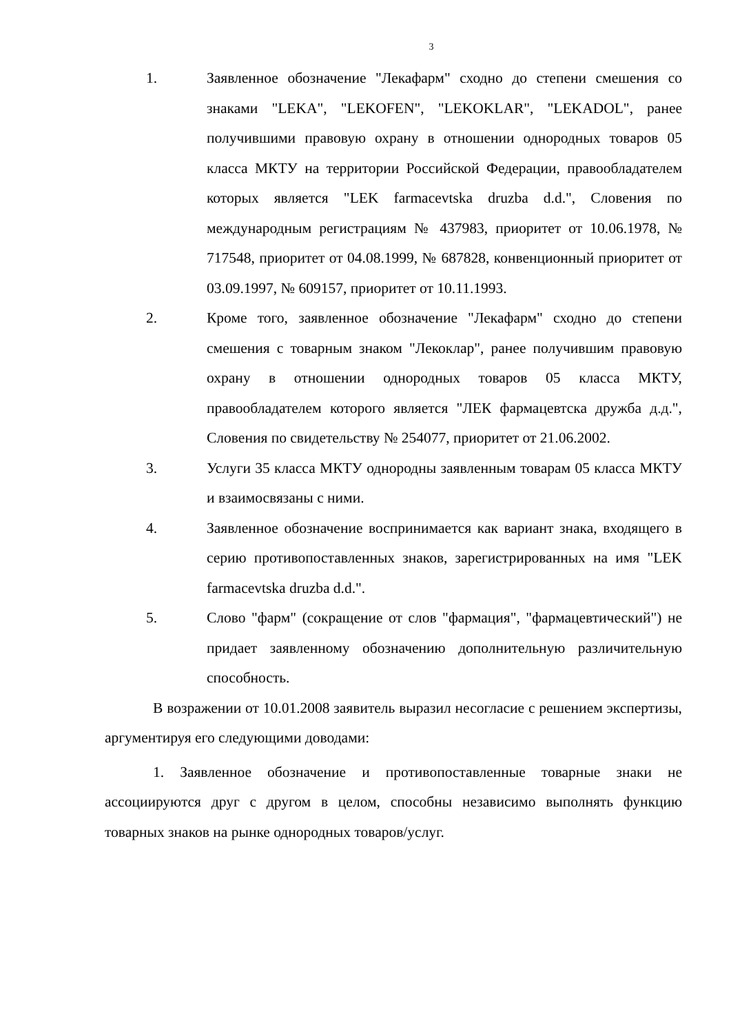3
1. Заявленное обозначение "Лекафарм" сходно до степени смешения со знаками "LEKA", "LEKOFEN", "LEKOKLAR", "LEKADOL", ранее получившими правовую охрану в отношении однородных товаров 05 класса МКТУ на территории Российской Федерации, правообладателем которых является "LEK farmacevtska druzba d.d.", Словения по международным регистрациям № 437983, приоритет от 10.06.1978, № 717548, приоритет от 04.08.1999, № 687828, конвенционный приоритет от 03.09.1997, № 609157, приоритет от 10.11.1993.
2. Кроме того, заявленное обозначение "Лекафарм" сходно до степени смешения с товарным знаком "Лекоклар", ранее получившим правовую охрану в отношении однородных товаров 05 класса МКТУ, правообладателем которого является "ЛЕК фармацевтска дружба д.д.", Словения по свидетельству № 254077, приоритет от 21.06.2002.
3. Услуги 35 класса МКТУ однородны заявленным товарам 05 класса МКТУ и взаимосвязаны с ними.
4. Заявленное обозначение воспринимается как вариант знака, входящего в серию противопоставленных знаков, зарегистрированных на имя "LEK farmacevtska druzba d.d.".
5. Слово "фарм" (сокращение от слов "фармация", "фармацевтический") не придает заявленному обозначению дополнительную различительную способность.
В возражении от 10.01.2008 заявитель выразил несогласие с решением экспертизы, аргументируя его следующими доводами:
1. Заявленное обозначение и противопоставленные товарные знаки не ассоциируются друг с другом в целом, способны независимо выполнять функцию товарных знаков на рынке однородных товаров/услуг.